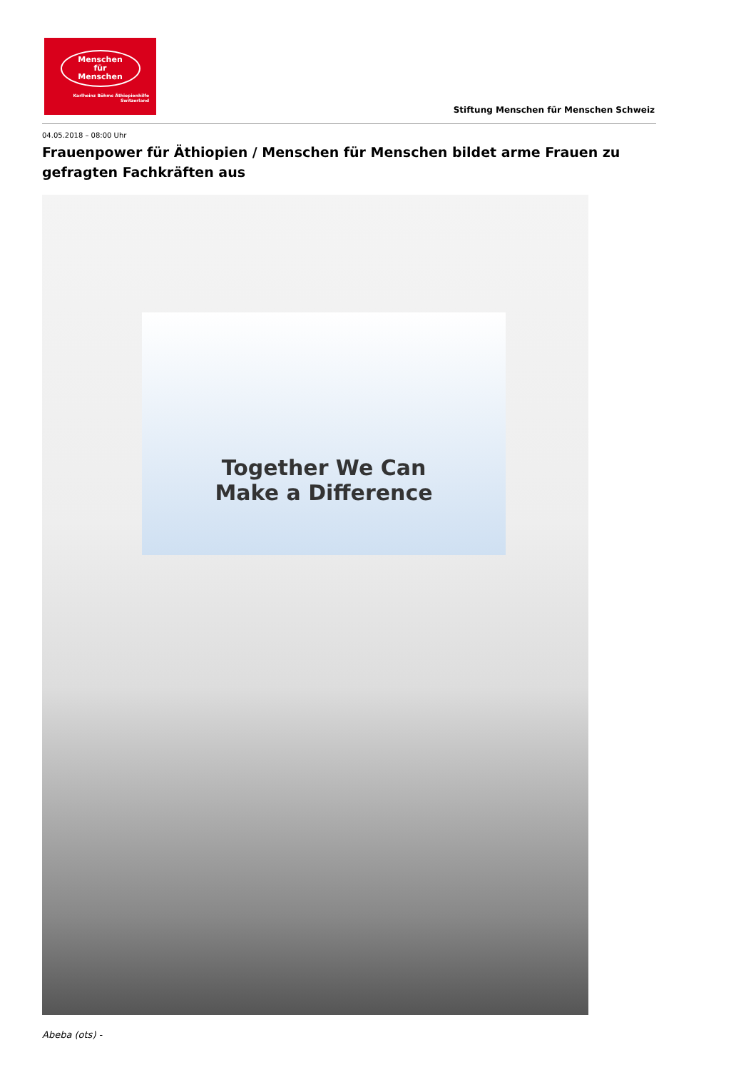Menschen
für
Menschen
Karlheinz Böhms Äthiopienhilfe
Switzerland
Stiftung Menschen für Menschen Schweiz
04.05.2018 – 08:00 Uhr
Frauenpower für Äthiopien / Menschen für Menschen bildet arme Frauen zu gefragten Fachkräften aus
Together We Can
Make a Difference
Abeba (ots) -